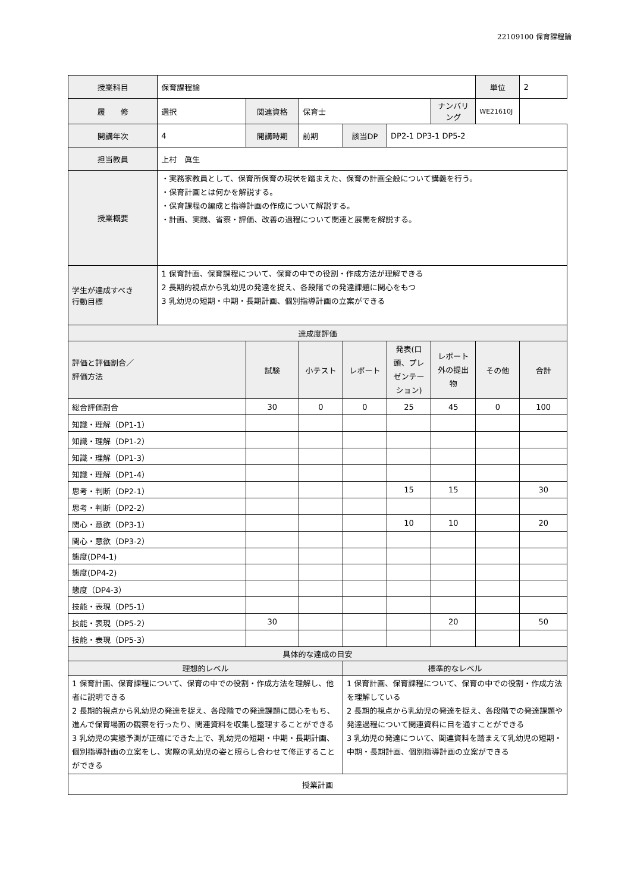22109100 保育課程論
| 授業科目 | 保育課程論 | | | | | | 単位 | 2 |
| 履 修 | 選択 | 関連資格 | 保育士 | | | ナンバリング | WE21610J | |
| 開講年次 | 4 | 開講時期 | 前期 | 該当DP | DP2-1 DP3-1 DP5-2 | | | |
| 担当教員 | 上村 眞生 | | | | | | | |
| 授業概要 | ・実務家教員として、保育所保育の現状を踏まえた、保育の計画全般について講義を行う。 ・保育計画とは何かを解説する。 ・保育課程の編成と指導計画の作成について解説する。 ・計画、実践、省察・評価、改善の過程について関連と展開を解説する。 | | | | | | | |
| 学生が達成すべき 行動目標 | 1 保育計画、保育課程について、保育の中での役割・作成方法が理解できる 2 長期的視点から乳幼児の発達を捉え、各段階での発達課題に関心をもつ 3 乳幼児の短期・中期・長期計画、個別指導計画の立案ができる | | | | | | | |
| 達成度評価 | | | | | | | | |
| 評価と評価割合／ 評価方法 | | 試験 | 小テスト | レポート | 発表(口頭、プレゼンテーション) | レポート外の提出物 | その他 | 合計 |
| 総合評価割合 | | 30 | 0 | 0 | 25 | 45 | 0 | 100 |
| 知識・理解（DP1-1） | | | | | | | | |
| 知識・理解（DP1-2） | | | | | | | | |
| 知識・理解（DP1-3） | | | | | | | | |
| 知識・理解（DP1-4） | | | | | | | | |
| 思考・判断（DP2-1） | | | | | 15 | 15 | | 30 |
| 思考・判断（DP2-2） | | | | | | | | |
| 関心・意欲（DP3-1） | | | | | 10 | 10 | | 20 |
| 関心・意欲（DP3-2） | | | | | | | | |
| 態度(DP4-1) | | | | | | | | |
| 態度(DP4-2) | | | | | | | | |
| 態度（DP4-3） | | | | | | | | |
| 技能・表現（DP5-1） | | | | | | | | |
| 技能・表現（DP5-2） | | 30 | | | | 20 | | 50 |
| 技能・表現（DP5-3） | | | | | | | | |
| 具体的な達成の目安 | | | | | | | | |
| 理想的レベル | | | | 標準的なレベル | | | | |
| 1 保育計画、保育課程について、保育の中での役割・作成方法を理解し、他者に説明できる 2 長期的視点から乳幼児の発達を捉え、各段階での発達課題に関心をもち、進んで保育場面の観察を行ったり、関連資料を収集し整理することができる 3 乳幼児の実態予測が正確にできた上で、乳幼児の短期・中期・長期計画、個別指導計画の立案をし、実際の乳幼児の姿と照らし合わせて修正することができる | | | | 1 保育計画、保育課程について、保育の中での役割・作成方法を理解している 2 長期的視点から乳幼児の発達を捉え、各段階での発達課題や発達過程について関連資料に目を通すことができる 3 乳幼児の発達について、関連資料を踏まえて乳幼児の短期・中期・長期計画、個別指導計画の立案ができる | | | | |
| 授業計画 | | | | | | | | |